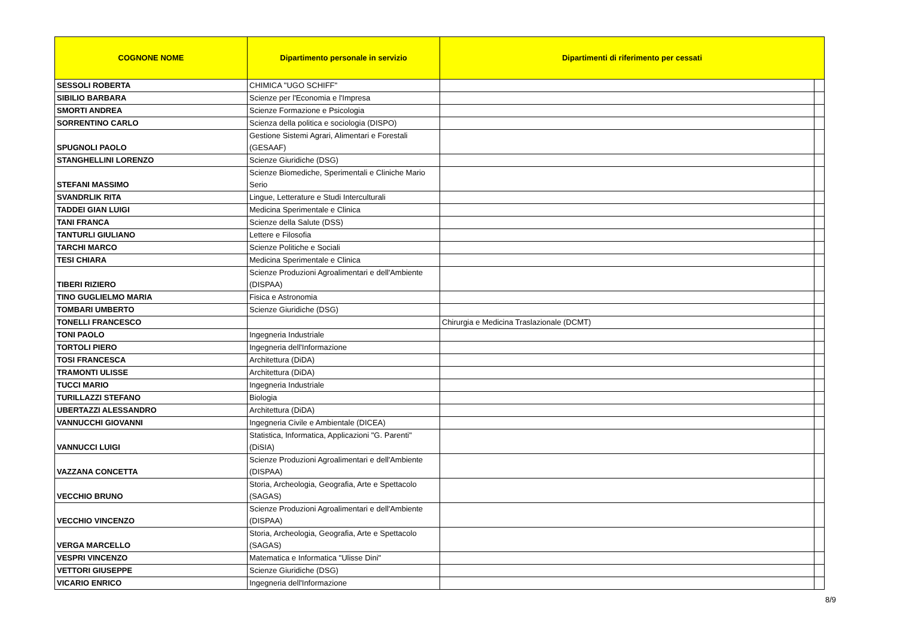| COGNONE NOME | Dipartimento personale in servizio | Dipartimenti di riferimento per cessati | |
| --- | --- | --- | --- |
| SESSOLI ROBERTA | CHIMICA "UGO SCHIFF" | | |
| SIBILIO BARBARA | Scienze per l'Economia e l'Impresa | | |
| SMORTI ANDREA | Scienze Formazione e Psicologia | | |
| SORRENTINO CARLO | Scienza della politica e sociologia (DISPO) | | |
| SPUGNOLI PAOLO | Gestione Sistemi Agrari, Alimentari e Forestali (GESAAF) | | |
| STANGHELLINI LORENZO | Scienze Giuridiche (DSG) | | |
| STEFANI MASSIMO | Scienze Biomediche, Sperimentali e Cliniche Mario Serio | | |
| SVANDRLIK RITA | Lingue, Letterature e Studi Interculturali | | |
| TADDEI GIAN LUIGI | Medicina Sperimentale e Clinica | | |
| TANI FRANCA | Scienze della Salute (DSS) | | |
| TANTURLI GIULIANO | Lettere e Filosofia | | |
| TARCHI MARCO | Scienze Politiche e Sociali | | |
| TESI CHIARA | Medicina Sperimentale e Clinica | | |
| TIBERI RIZIERO | Scienze Produzioni Agroalimentari e dell'Ambiente (DISPAA) | | |
| TINO GUGLIELMO MARIA | Fisica e Astronomia | | |
| TOMBARI UMBERTO | Scienze Giuridiche (DSG) | | |
| TONELLI FRANCESCO | | Chirurgia e Medicina Traslazionale (DCMT) | |
| TONI PAOLO | Ingegneria Industriale | | |
| TORTOLI PIERO | Ingegneria dell'Informazione | | |
| TOSI FRANCESCA | Architettura (DiDA) | | |
| TRAMONTI ULISSE | Architettura (DiDA) | | |
| TUCCI MARIO | Ingegneria Industriale | | |
| TURILLAZZI STEFANO | Biologia | | |
| UBERTAZZI ALESSANDRO | Architettura (DiDA) | | |
| VANNUCCHI GIOVANNI | Ingegneria Civile e Ambientale (DICEA) | | |
| VANNUCCI LUIGI | Statistica, Informatica, Applicazioni "G. Parenti" (DiSIA) | | |
| VAZZANA CONCETTA | Scienze Produzioni Agroalimentari e dell'Ambiente (DISPAA) | | |
| VECCHIO BRUNO | Storia, Archeologia, Geografia, Arte e Spettacolo (SAGAS) | | |
| VECCHIO VINCENZO | Scienze Produzioni Agroalimentari e dell'Ambiente (DISPAA) | | |
| VERGA MARCELLO | Storia, Archeologia, Geografia, Arte e Spettacolo (SAGAS) | | |
| VESPRI VINCENZO | Matematica e Informatica "Ulisse Dini" | | |
| VETTORI GIUSEPPE | Scienze Giuridiche (DSG) | | |
| VICARIO ENRICO | Ingegneria dell'Informazione | | |
8/9